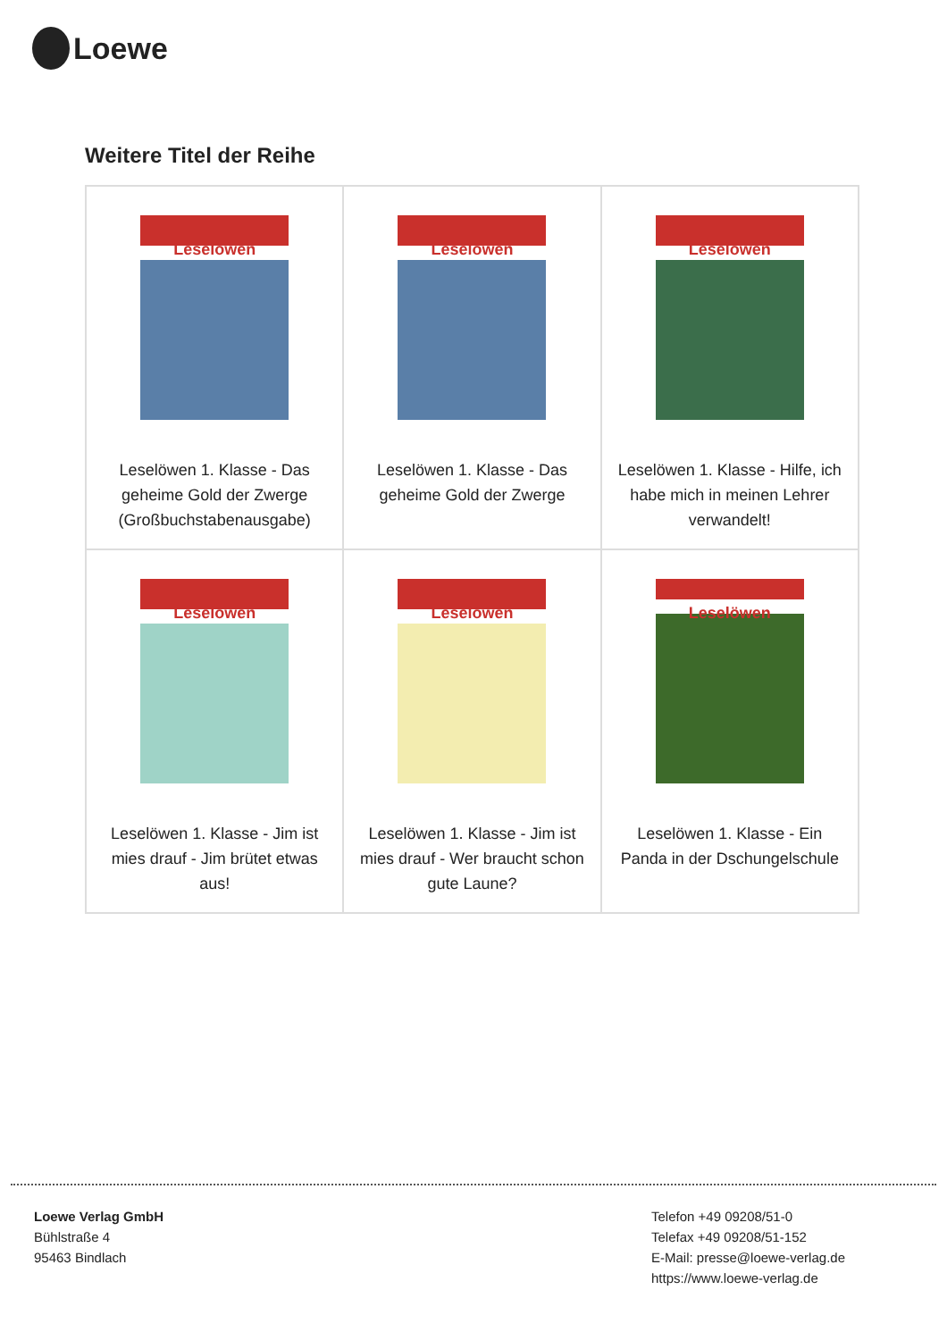Loewe
Weitere Titel der Reihe
| Leselöwen Leselöwen 1. Klasse - Das geheime Gold der Zwerge (Großbuchstabenausgabe) | Leselöwen Leselöwen 1. Klasse - Das geheime Gold der Zwerge | Leselöwen Leselöwen 1. Klasse - Hilfe, ich habe mich in meinen Lehrer verwandelt! |
| Leselöwen Leselöwen 1. Klasse - Jim ist mies drauf - Jim brütet etwas aus! | Leselöwen Leselöwen 1. Klasse - Jim ist mies drauf - Wer braucht schon gute Laune? | Leselöwen Leselöwen 1. Klasse - Ein Panda in der Dschungelschule |
Loewe Verlag GmbH
Bühlstraße 4
95463 Bindlach
Telefon +49 09208/51-0
Telefax +49 09208/51-152
E-Mail: presse@loewe-verlag.de
https://www.loewe-verlag.de